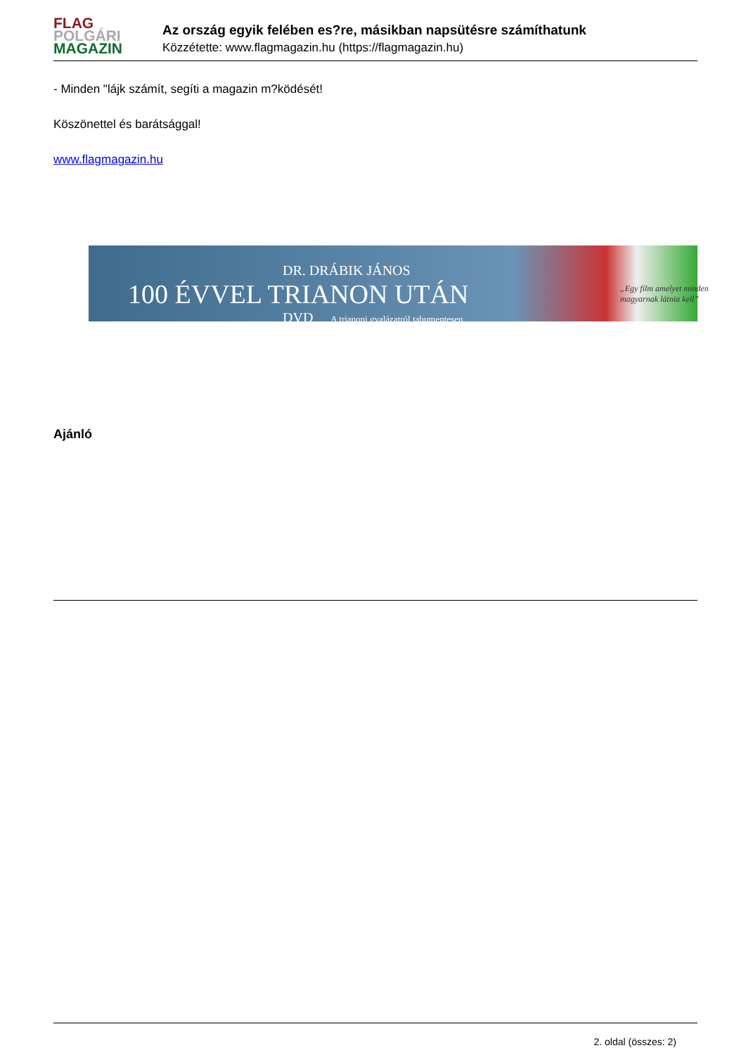FLAG
POLGÁRI
MAGAZIN
Az ország egyik felében es?re, másikban napsütésre számíthatunk
Közzétette: www.flagmagazin.hu (https://flagmagazin.hu)
- Minden "lájk számít, segíti a magazin m?ködését!
Köszönettel és barátsággal!
www.flagmagazin.hu
DR. DRÁBIK JÁNOS
100 ÉVVEL TRIANON UTÁN
DVD A trianoni gyalázatról tabumentesen
„Egy film amelyet minden magyarnak látnia kell”
Ajánló
2. oldal (összes: 2)